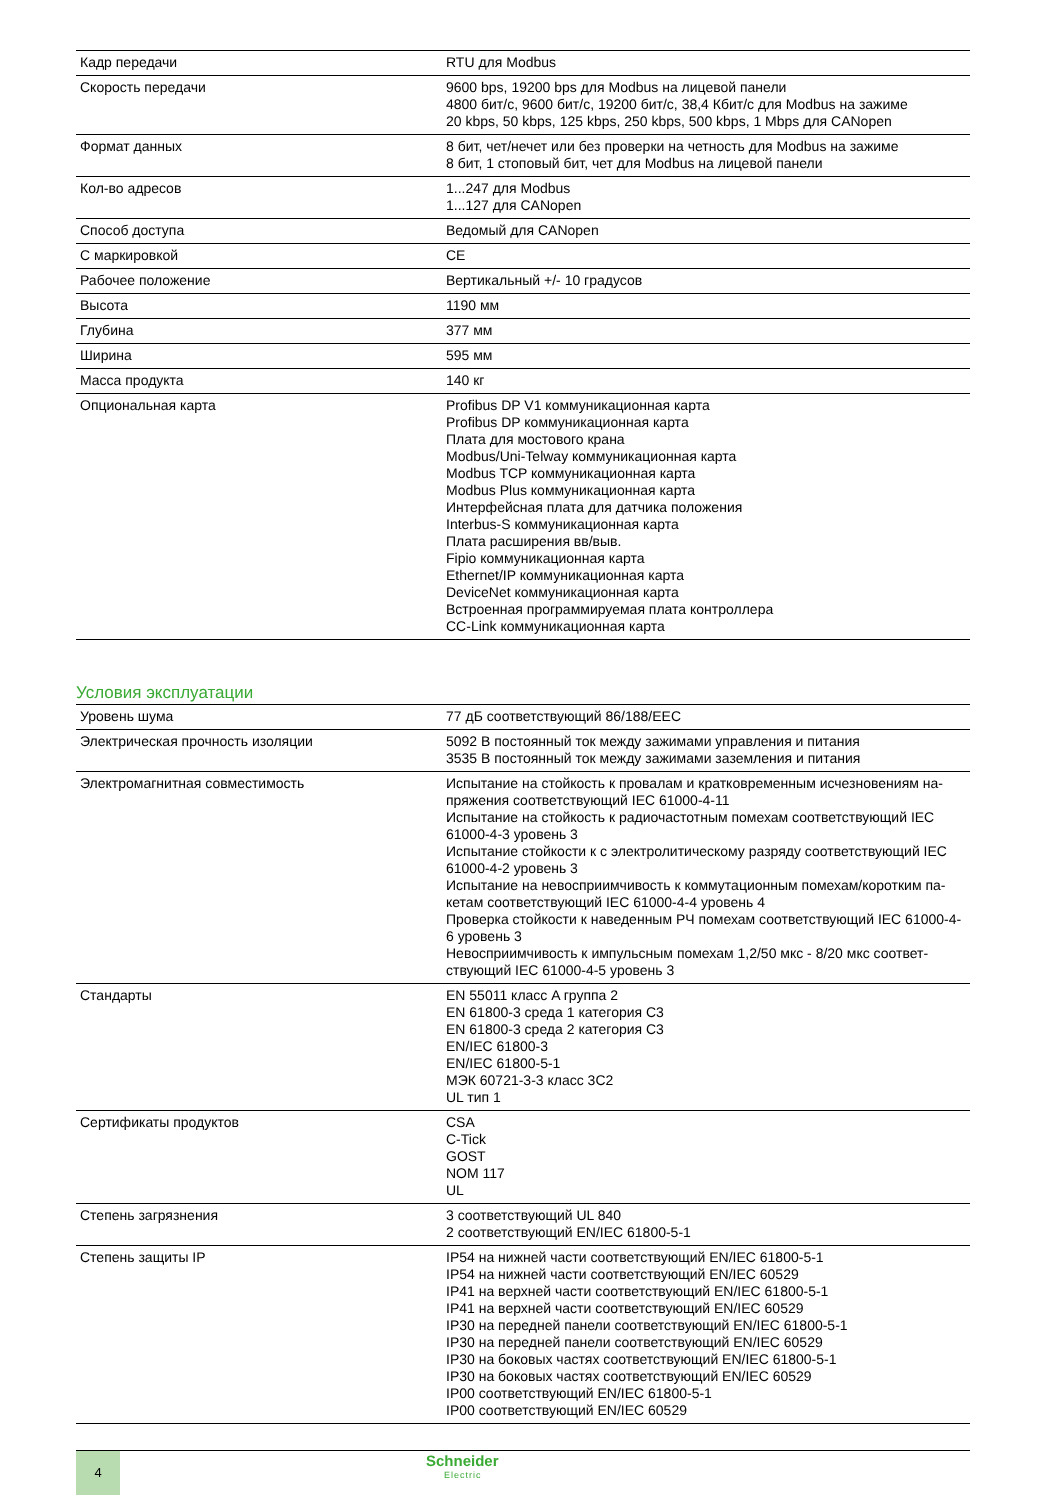| Кадр передачи | RTU для Modbus |
| Скорость передачи | 9600 bps, 19200 bps для Modbus на лицевой панели 4800 бит/с, 9600 бит/с, 19200 бит/с, 38,4 Кбит/с для Modbus на зажиме 20 kbps, 50 kbps, 125 kbps, 250 kbps, 500 kbps, 1 Mbps для CANopen |
| Формат данных | 8 бит, чет/нечет или без проверки на четность для Modbus на зажиме 8 бит, 1 стоповый бит, чет для Modbus на лицевой панели |
| Кол-во адресов | 1...247 для Modbus 1...127 для CANopen |
| Способ доступа | Ведомый для CANopen |
| С маркировкой | CE |
| Рабочее положение | Вертикальный +/- 10 градусов |
| Высота | 1190 мм |
| Глубина | 377 мм |
| Ширина | 595 мм |
| Масса продукта | 140 кг |
| Опциональная карта | Profibus DP V1 коммуникационная карта Profibus DP коммуникационная карта Плата для мостового крана Modbus/Uni-Telway коммуникационная карта Modbus TCP коммуникационная карта Modbus Plus коммуникационная карта Интерфейсная плата для датчика положения Interbus-S коммуникационная карта Плата расширения вв/выв. Fipio коммуникационная карта Ethernet/IP коммуникационная карта DeviceNet коммуникационная карта Встроенная программируемая плата контроллера CC-Link коммуникационная карта |
Условия эксплуатации
| Уровень шума | 77 дБ соответствующий 86/188/EEC |
| Электрическая прочность изоляции | 5092 В постоянный ток между зажимами управления и питания 3535 В постоянный ток между зажимами заземления и питания |
| Электромагнитная совместимость | Испытание на стойкость к провалам и кратковременным исчезновениям на-пряжения соответствующий IEC 61000-4-11 Испытание на стойкость к радиочастотным помехам соответствующий IEC 61000-4-3 уровень 3 Испытание стойкости к с электролитическому разряду соответствующий IEC 61000-4-2 уровень 3 Испытание на невосприимчивость к коммутационным помехам/коротким па-кетам соответствующий IEC 61000-4-4 уровень 4 Проверка стойкости к наведенным РЧ помехам соответствующий IEC 61000-4-6 уровень 3 Невосприимчивость к импульсным помехам 1,2/50 мкс - 8/20 мкс соответ-ствующий IEC 61000-4-5 уровень 3 |
| Стандарты | EN 55011 класс A группа 2 EN 61800-3 среда 1 категория C3 EN 61800-3 среда 2 категория C3 EN/IEC 61800-3 EN/IEC 61800-5-1 МЭК 60721-3-3 класс 3C2 UL тип 1 |
| Сертификаты продуктов | CSA C-Tick GOST NOM 117 UL |
| Степень загрязнения | 3 соответствующий UL 840 2 соответствующий EN/IEC 61800-5-1 |
| Степень защиты IP | IP54 на нижней части соответствующий EN/IEC 61800-5-1 IP54 на нижней части соответствующий EN/IEC 60529 IP41 на верхней части соответствующий EN/IEC 61800-5-1 IP41 на верхней части соответствующий EN/IEC 60529 IP30 на передней панели соответствующий EN/IEC 61800-5-1 IP30 на передней панели соответствующий EN/IEC 60529 IP30 на боковых частях соответствующий EN/IEC 61800-5-1 IP30 на боковых частях соответствующий EN/IEC 60529 IP00 соответствующий EN/IEC 61800-5-1 IP00 соответствующий EN/IEC 60529 |
4 Schneider
Electric